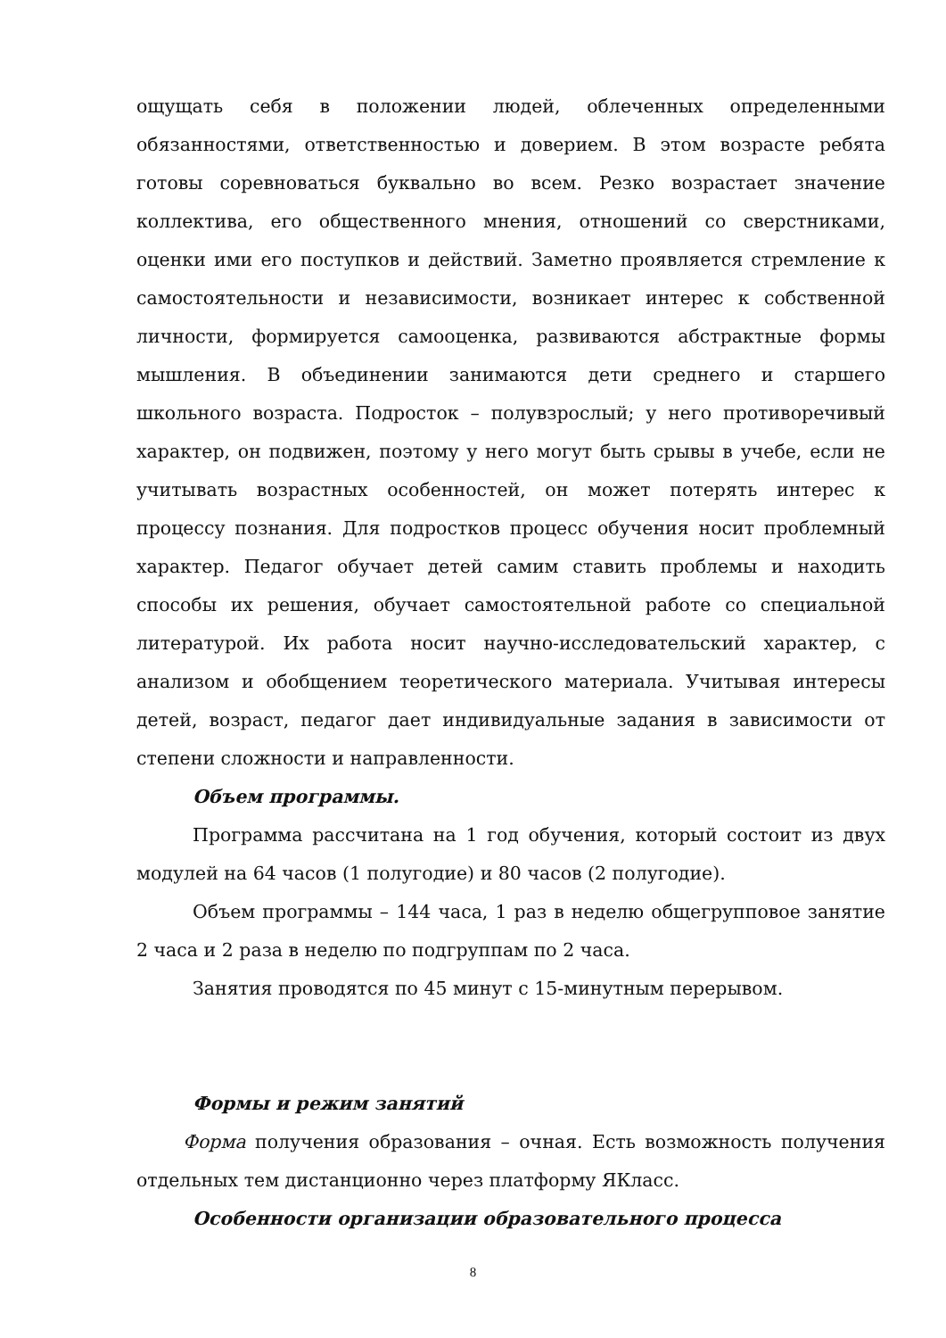ощущать себя в положении людей, облеченных определенными обязанностями, ответственностью и доверием. В этом возрасте ребята готовы соревноваться буквально во всем. Резко возрастает значение коллектива, его общественного мнения, отношений со сверстниками, оценки ими его поступков и действий. Заметно проявляется стремление к самостоятельности и независимости, возникает интерес к собственной личности, формируется самооценка, развиваются абстрактные формы мышления. В объединении занимаются дети среднего и старшего школьного возраста. Подросток – полувзрослый; у него противоречивый характер, он подвижен, поэтому у него могут быть срывы в учебе, если не учитывать возрастных особенностей, он может потерять интерес к процессу познания. Для подростков процесс обучения носит проблемный характер. Педагог обучает детей самим ставить проблемы и находить способы их решения, обучает самостоятельной работе со специальной литературой. Их работа носит научно-исследовательский характер, с анализом и обобщением теоретического материала. Учитывая интересы детей, возраст, педагог дает индивидуальные задания в зависимости от степени сложности и направленности.
Объем программы.
Программа рассчитана на 1 год обучения, который состоит из двух модулей на 64 часов (1 полугодие) и 80 часов (2 полугодие).
Объем программы – 144 часа, 1 раз в неделю общегрупповое занятие 2 часа и 2 раза в неделю по подгруппам по 2 часа.
Занятия проводятся по 45 минут с 15-минутным перерывом.
Формы и режим занятий
Форма получения образования – очная. Есть возможность получения отдельных тем дистанционно через платформу ЯКласс.
Особенности организации образовательного процесса
8